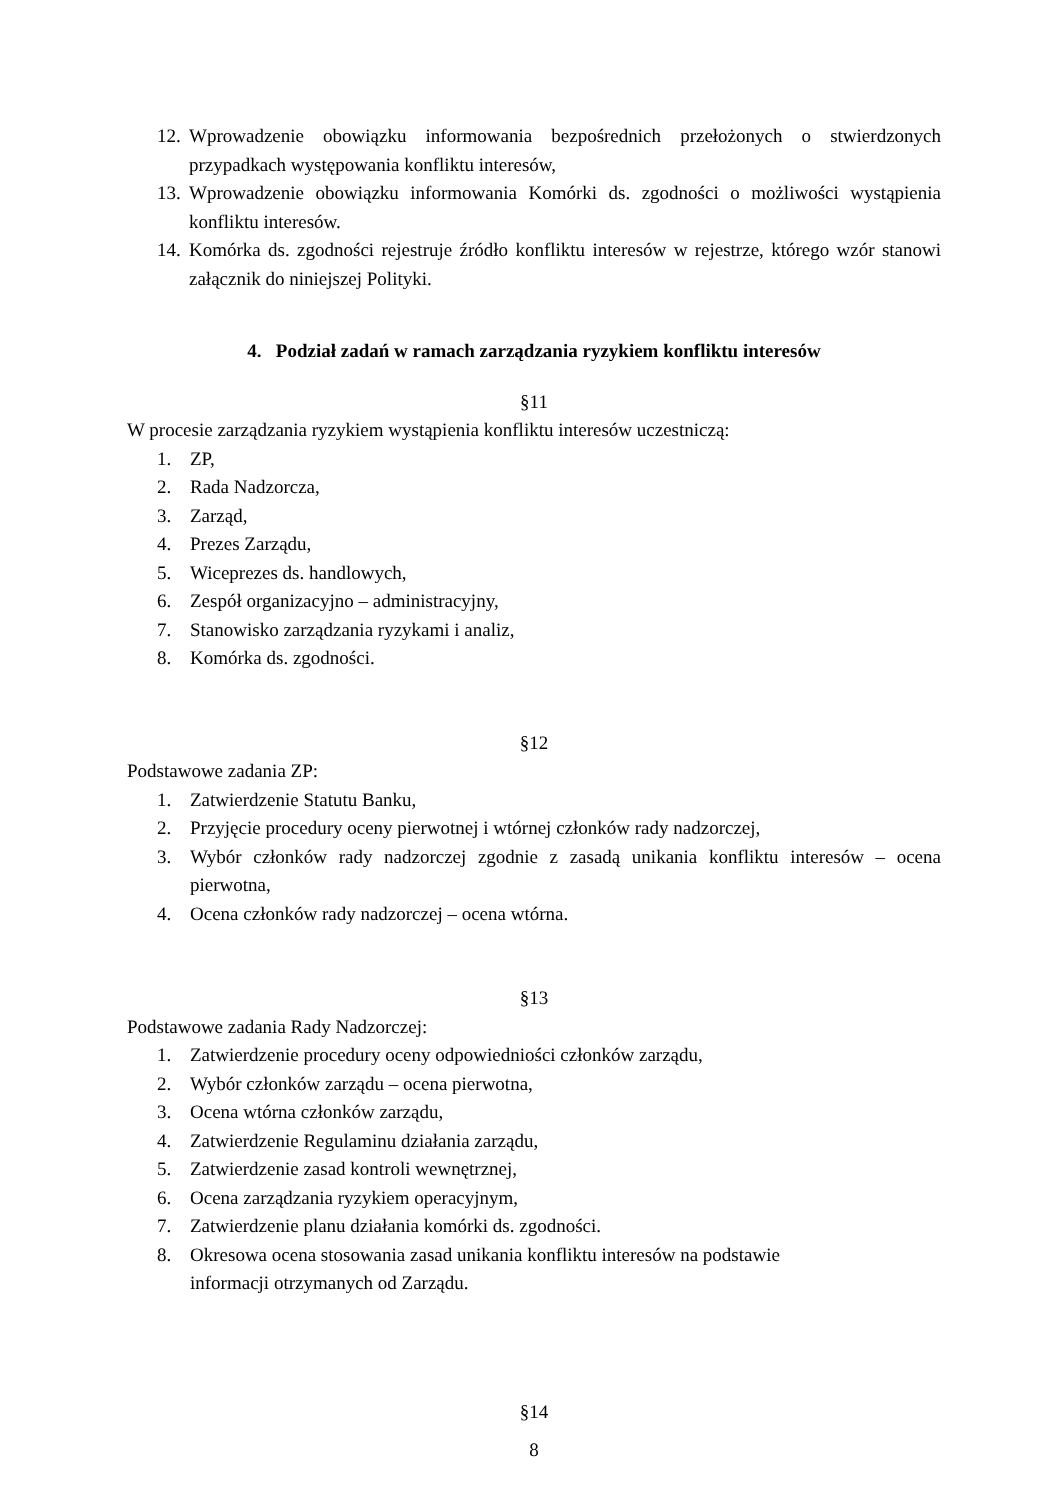12. Wprowadzenie obowiązku informowania bezpośrednich przełożonych o stwierdzonych przypadkach występowania konfliktu interesów,
13. Wprowadzenie obowiązku informowania Komórki ds. zgodności o możliwości wystąpienia konfliktu interesów.
14. Komórka ds. zgodności rejestruje źródło konfliktu interesów w rejestrze, którego wzór stanowi załącznik do niniejszej Polityki.
4. Podział zadań w ramach zarządzania ryzykiem konfliktu interesów
§11
W procesie zarządzania ryzykiem wystąpienia konfliktu interesów uczestniczą:
1. ZP,
2. Rada Nadzorcza,
3. Zarząd,
4. Prezes Zarządu,
5. Wiceprezes ds. handlowych,
6. Zespół organizacyjno – administracyjny,
7. Stanowisko zarządzania ryzykami i analiz,
8. Komórka ds. zgodności.
§12
Podstawowe zadania ZP:
1. Zatwierdzenie Statutu Banku,
2. Przyjęcie procedury oceny pierwotnej i wtórnej członków rady nadzorczej,
3. Wybór członków rady nadzorczej zgodnie z zasadą unikania konfliktu interesów – ocena pierwotna,
4. Ocena członków rady nadzorczej – ocena wtórna.
§13
Podstawowe zadania Rady Nadzorczej:
1. Zatwierdzenie procedury oceny odpowiedniości członków zarządu,
2. Wybór członków zarządu – ocena pierwotna,
3. Ocena wtórna członków zarządu,
4. Zatwierdzenie Regulaminu działania zarządu,
5. Zatwierdzenie zasad kontroli wewnętrznej,
6. Ocena zarządzania ryzykiem operacyjnym,
7. Zatwierdzenie planu działania komórki ds. zgodności.
8. Okresowa ocena stosowania zasad unikania konfliktu interesów na podstawie
informacji otrzymanych od Zarządu.
§14
8